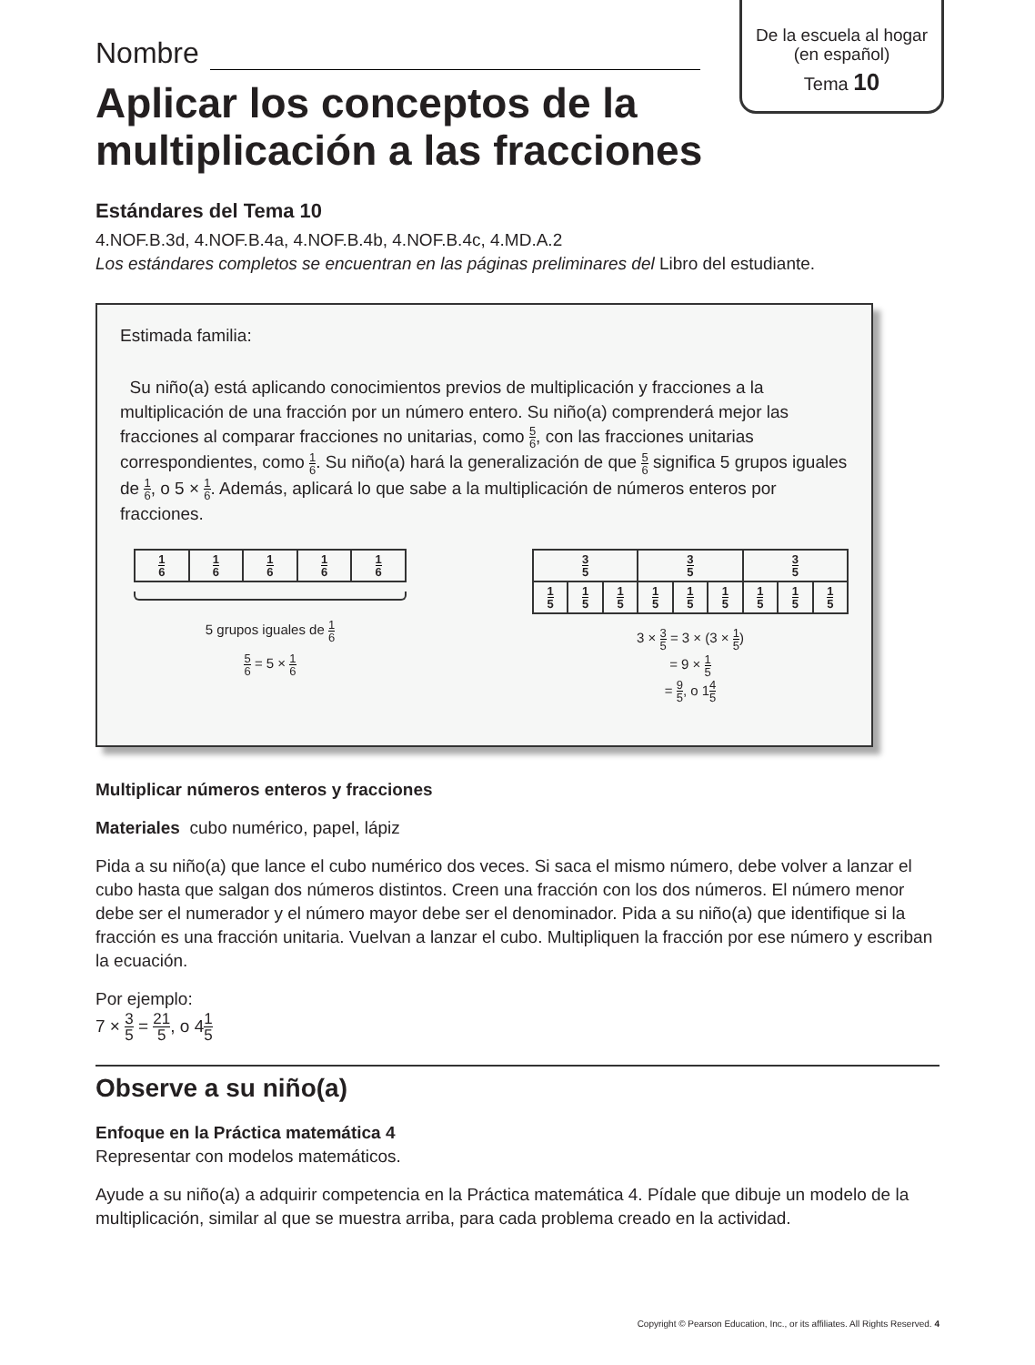De la escuela al hogar
(en español)
Tema 10
Nombre
Aplicar los conceptos de la multiplicación a las fracciones
Estándares del Tema 10
4.NOF.B.3d, 4.NOF.B.4a, 4.NOF.B.4b, 4.NOF.B.4c, 4.MD.A.2
Los estándares completos se encuentran en las páginas preliminares del Libro del estudiante.
Estimada familia:
Su niño(a) está aplicando conocimientos previos de multiplicación y fracciones a la multiplicación de una fracción por un número entero. Su niño(a) comprenderá mejor las fracciones al comparar fracciones no unitarias, como 5 6, con las fracciones unitarias correspondientes, como 1 6. Su niño(a) hará la generalización de que 5 6 significa 5 grupos iguales de 1 6, o 5 × 1 6. Además, aplicará lo que sabe a la multiplicación de números enteros por fracciones.
| 1 6 | 1 6 | 1 6 | 1 6 | 1 6 |
5 grupos iguales de 1 6
5 6 = 5 × 1 6
| 3 5 | | | 3 5 | | | 3 5 | | |
| 1 5 | 1 5 | 1 5 | 1 5 | 1 5 | 1 5 | 1 5 | 1 5 | 1 5 |
3 × 3 5 = 3 × (3 × 1 5)
= 9 × 1 5
= 9 5, o 14 5
Multiplicar números enteros y fracciones
Materiales cubo numérico, papel, lápiz
Pida a su niño(a) que lance el cubo numérico dos veces. Si saca el mismo número, debe volver a lanzar el cubo hasta que salgan dos números distintos. Creen una fracción con los dos números. El número menor debe ser el numerador y el número mayor debe ser el denominador. Pida a su niño(a) que identifique si la fracción es una fracción unitaria. Vuelvan a lanzar el cubo. Multipliquen la fracción por ese número y escriban la ecuación.
Por ejemplo:
7 × 3 5 = 21 5, o 41 5
Observe a su niño(a)
Enfoque en la Práctica matemática 4
Representar con modelos matemáticos.
Ayude a su niño(a) a adquirir competencia en la Práctica matemática 4. Pídale que dibuje un modelo de la multiplicación, similar al que se muestra arriba, para cada problema creado en la actividad.
Copyright © Pearson Education, Inc., or its affiliates. All Rights Reserved. 4